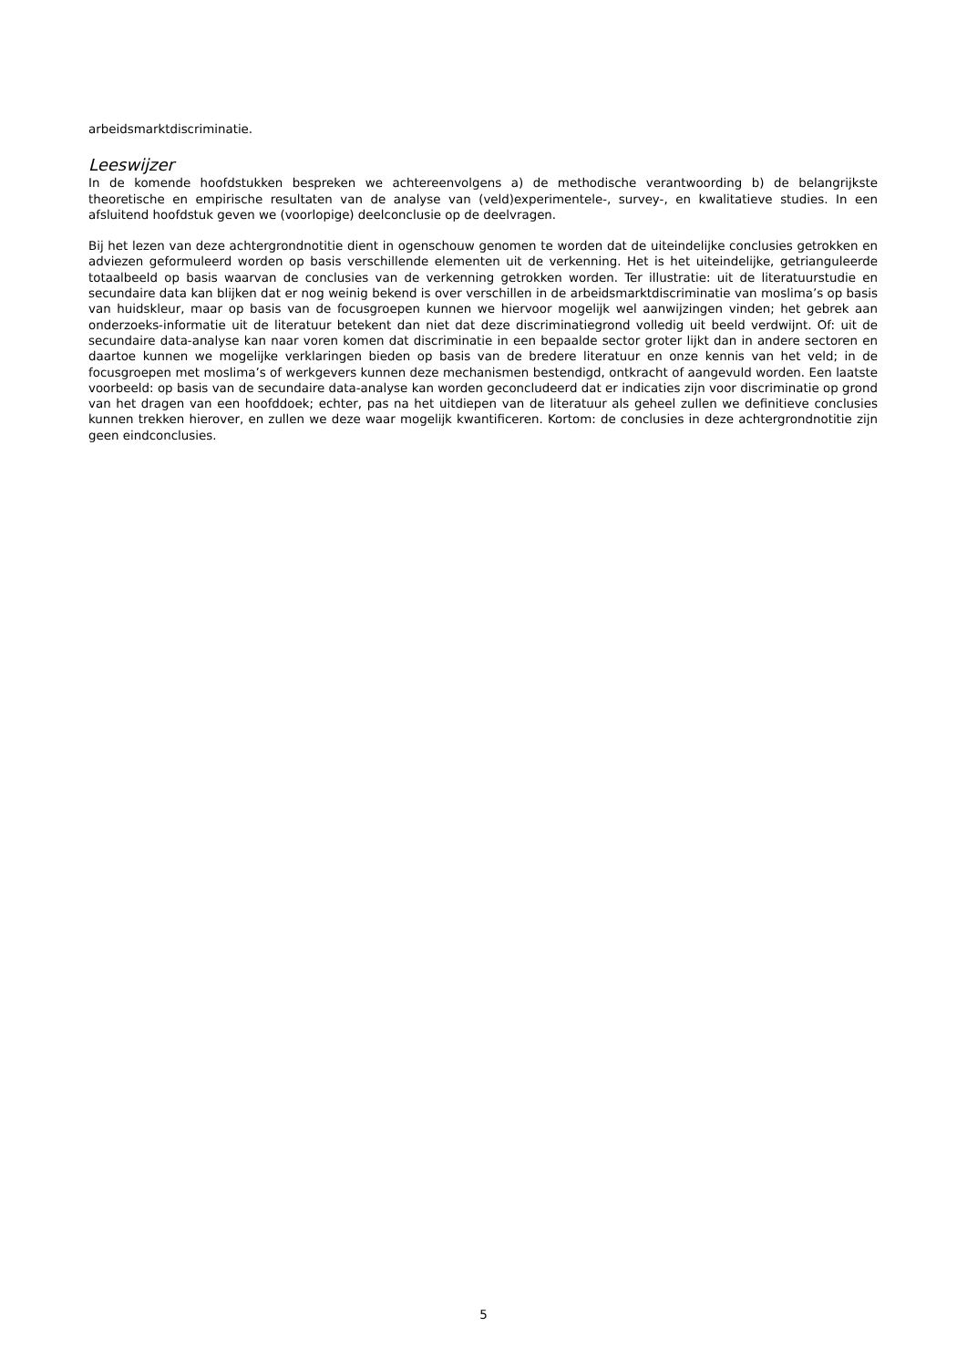arbeidsmarktdiscriminatie.
Leeswijzer
In de komende hoofdstukken bespreken we achtereenvolgens a) de methodische verantwoording b) de belangrijkste theoretische en empirische resultaten van de analyse van (veld)experimentele-, survey-, en kwalitatieve studies. In een afsluitend hoofdstuk geven we (voorlopige) deelconclusie op de deelvragen.
Bij het lezen van deze achtergrondnotitie dient in ogenschouw genomen te worden dat de uiteindelijke conclusies getrokken en adviezen geformuleerd worden op basis verschillende elementen uit de verkenning. Het is het uiteindelijke, getrianguleerde totaalbeeld op basis waarvan de conclusies van de verkenning getrokken worden. Ter illustratie: uit de literatuurstudie en secundaire data kan blijken dat er nog weinig bekend is over verschillen in de arbeidsmarktdiscriminatie van moslima’s op basis van huidskleur, maar op basis van de focusgroepen kunnen we hiervoor mogelijk wel aanwijzingen vinden; het gebrek aan onderzoeks-informatie uit de literatuur betekent dan niet dat deze discriminatiegrond volledig uit beeld verdwijnt. Of: uit de secundaire data-analyse kan naar voren komen dat discriminatie in een bepaalde sector groter lijkt dan in andere sectoren en daartoe kunnen we mogelijke verklaringen bieden op basis van de bredere literatuur en onze kennis van het veld; in de focusgroepen met moslima’s of werkgevers kunnen deze mechanismen bestendigd, ontkracht of aangevuld worden. Een laatste voorbeeld: op basis van de secundaire data-analyse kan worden geconcludeerd dat er indicaties zijn voor discriminatie op grond van het dragen van een hoofddoek; echter, pas na het uitdiepen van de literatuur als geheel zullen we definitieve conclusies kunnen trekken hierover, en zullen we deze waar mogelijk kwantificeren. Kortom: de conclusies in deze achtergrondnotitie zijn geen eindconclusies.
5